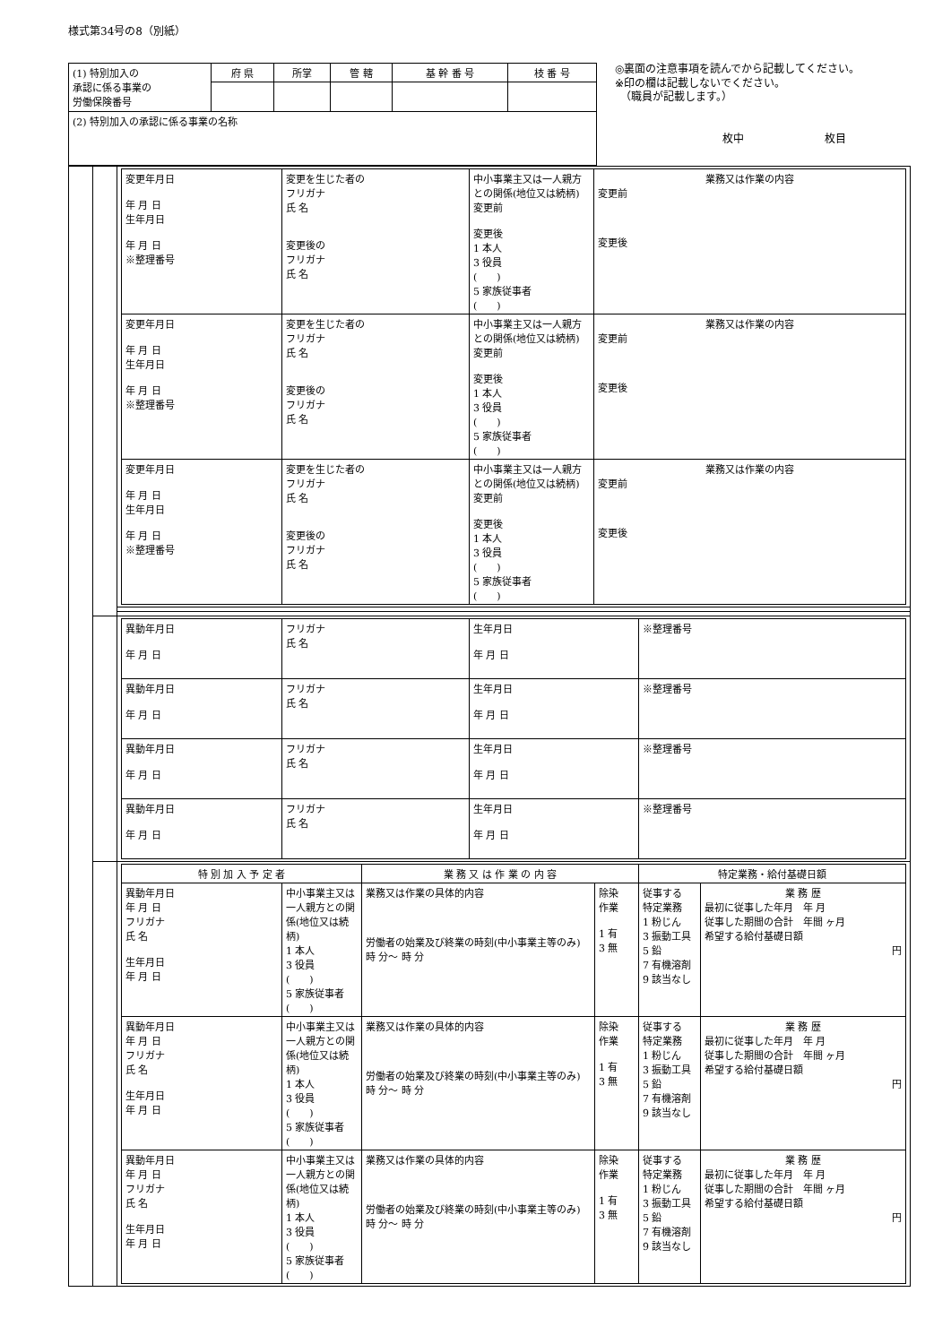様式第34号の8（別紙）
| (1) 特別加入の 承認に係る事業の 労働保険番号 | 府 県 | 所掌 | 管 轄 | 基 幹 番 号 | 枝 番 号 |
| (2) 特別加入の承認に係る事業の名称 | | | | | |
◎裏面の注意事項を読んでから記載してください。
※印の欄は記載しないでください。
　（職員が記載します。）
枚中 枚目
| | | / 変更年月日 年 月 日 生年月日 年 月 日 ※整理番号 / 変更を生じた者の フリガナ 氏 名 変更後の フリガナ 氏 名 / 中小事業主又は一人親方との関係(地位又は続柄) 変更前 変更後 1 本人 3 役員 ( ) 5 家族従事者 ( ) / 業務又は作業の内容 変更前 変更後 / / 変更年月日 年 月 日 生年月日 年 月 日 ※整理番号 / 変更を生じた者の フリガナ 氏 名 変更後の フリガナ 氏 名 / 中小事業主又は一人親方との関係(地位又は続柄) 変更前 変更後 1 本人 3 役員 ( ) 5 家族従事者 ( ) / 業務又は作業の内容 変更前 変更後 / / 変更年月日 年 月 日 生年月日 年 月 日 ※整理番号 / 変更を生じた者の フリガナ 氏 名 変更後の フリガナ 氏 名 / 中小事業主又は一人親方との関係(地位又は続柄) 変更前 変更後 1 本人 3 役員 ( ) 5 家族従事者 ( ) / 業務又は作業の内容 変更前 変更後 / |
| | | / 異動年月日 年 月 日 / フリガナ 氏 名 / 生年月日 年 月 日 / ※整理番号 / / 異動年月日 年 月 日 / フリガナ 氏 名 / 生年月日 年 月 日 / ※整理番号 / / 異動年月日 年 月 日 / フリガナ 氏 名 / 生年月日 年 月 日 / ※整理番号 / / 異動年月日 年 月 日 / フリガナ 氏 名 / 生年月日 年 月 日 / ※整理番号 / |
| | | / 特 別 加 入 予 定 者 / / 業 務 又 は 作 業 の 内 容 / / 特定業務・給付基礎日額 / / / --- / --- / --- / --- / --- / --- / / 異動年月日 年 月 日 フリガナ 氏 名 生年月日 年 月 日 / 中小事業主又は一人親方との関係(地位又は続柄) 1 本人 3 役員 ( ) 5 家族従事者 ( ) / 業務又は作業の具体的内容 労働者の始業及び終業の時刻(中小事業主等のみ) 時 分～ 時 分 / 除染 作業 1 有 3 無 / 従事する 特定業務 1 粉じん 3 振動工具 5 鉛 7 有機溶剤 9 該当なし / 業 務 歴 最初に従事した年月 年 月 従事した期間の合計 年間 ヶ月 希望する給付基礎日額 円 / / 異動年月日 年 月 日 フリガナ 氏 名 生年月日 年 月 日 / 中小事業主又は一人親方との関係(地位又は続柄) 1 本人 3 役員 ( ) 5 家族従事者 ( ) / 業務又は作業の具体的内容 労働者の始業及び終業の時刻(中小事業主等のみ) 時 分～ 時 分 / 除染 作業 1 有 3 無 / 従事する 特定業務 1 粉じん 3 振動工具 5 鉛 7 有機溶剤 9 該当なし / 業 務 歴 最初に従事した年月 年 月 従事した期間の合計 年間 ヶ月 希望する給付基礎日額 円 / / 異動年月日 年 月 日 フリガナ 氏 名 生年月日 年 月 日 / 中小事業主又は一人親方との関係(地位又は続柄) 1 本人 3 役員 ( ) 5 家族従事者 ( ) / 業務又は作業の具体的内容 労働者の始業及び終業の時刻(中小事業主等のみ) 時 分～ 時 分 / 除染 作業 1 有 3 無 / 従事する 特定業務 1 粉じん 3 振動工具 5 鉛 7 有機溶剤 9 該当なし / 業 務 歴 最初に従事した年月 年 月 従事した期間の合計 年間 ヶ月 希望する給付基礎日額 円 / |